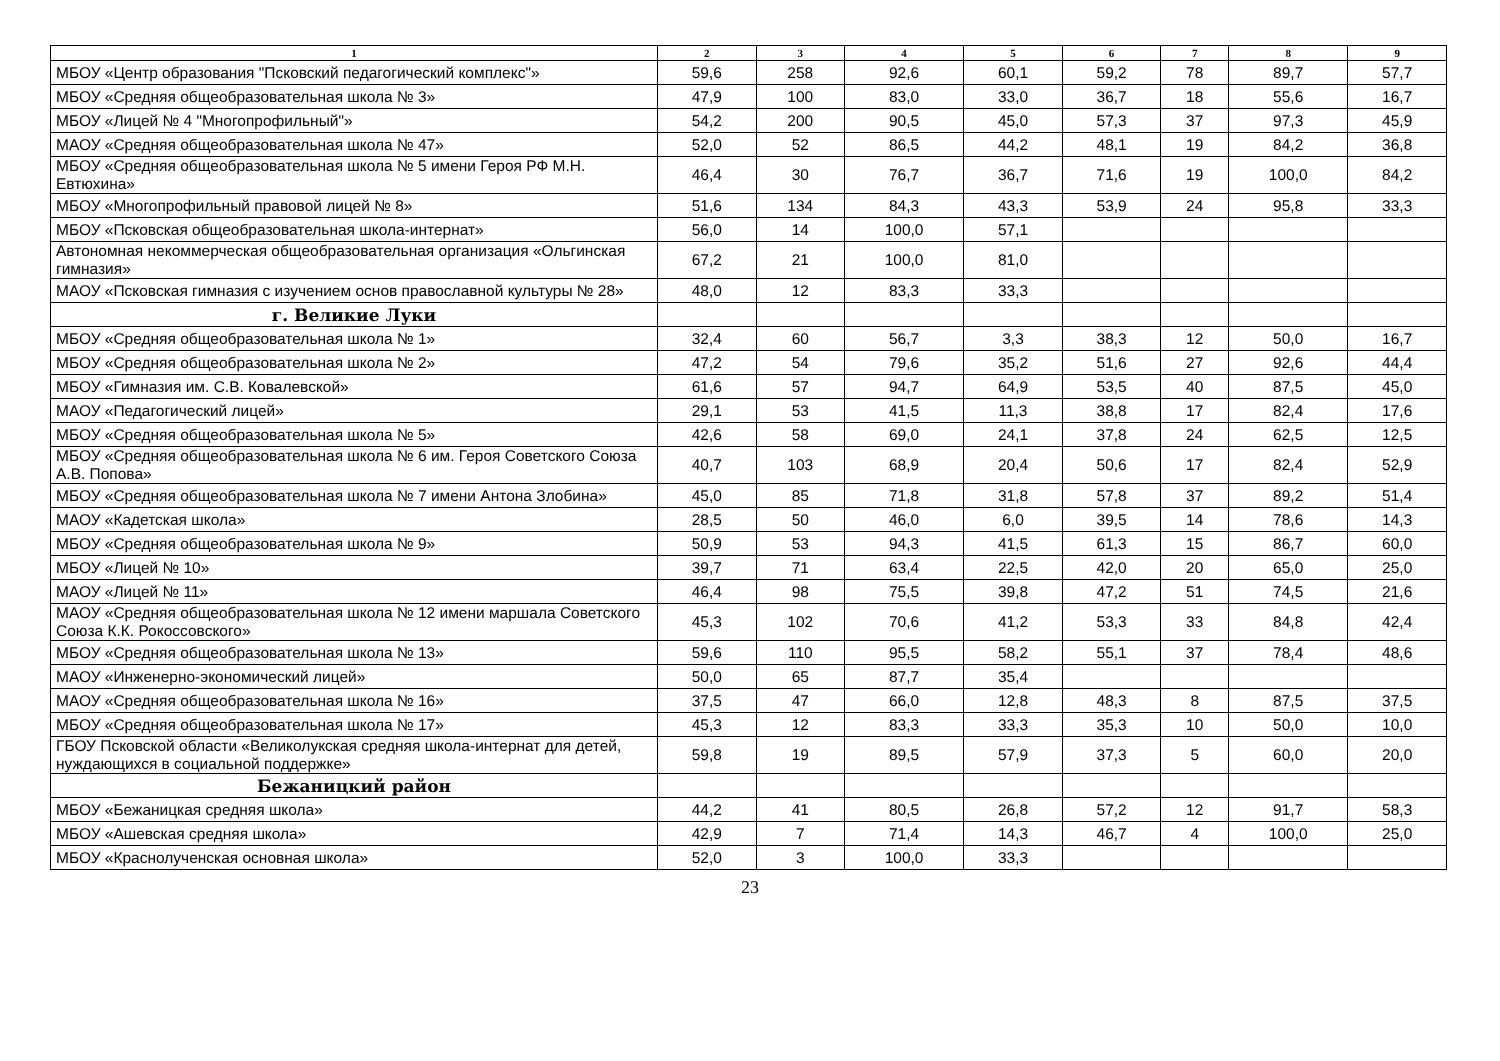| 1 | 2 | 3 | 4 | 5 | 6 | 7 | 8 | 9 |
| --- | --- | --- | --- | --- | --- | --- | --- | --- |
| МБОУ «Центр образования "Псковский педагогический комплекс"» | 59,6 | 258 | 92,6 | 60,1 | 59,2 | 78 | 89,7 | 57,7 |
| МБОУ «Средняя общеобразовательная школа № 3» | 47,9 | 100 | 83,0 | 33,0 | 36,7 | 18 | 55,6 | 16,7 |
| МБОУ «Лицей № 4 "Многопрофильный"» | 54,2 | 200 | 90,5 | 45,0 | 57,3 | 37 | 97,3 | 45,9 |
| МАОУ «Средняя общеобразовательная школа № 47» | 52,0 | 52 | 86,5 | 44,2 | 48,1 | 19 | 84,2 | 36,8 |
| МБОУ «Средняя общеобразовательная школа № 5 имени Героя РФ М.Н. Евтюхина» | 46,4 | 30 | 76,7 | 36,7 | 71,6 | 19 | 100,0 | 84,2 |
| МБОУ «Многопрофильный правовой лицей № 8» | 51,6 | 134 | 84,3 | 43,3 | 53,9 | 24 | 95,8 | 33,3 |
| МБОУ «Псковская общеобразовательная школа-интернат» | 56,0 | 14 | 100,0 | 57,1 | | | | |
| Автономная некоммерческая общеобразовательная организация «Ольгинская гимназия» | 67,2 | 21 | 100,0 | 81,0 | | | | |
| МАОУ «Псковская гимназия с изучением основ православной культуры № 28» | 48,0 | 12 | 83,3 | 33,3 | | | | |
| г. Великие Луки | | | | | | | | |
| МБОУ «Средняя общеобразовательная школа № 1» | 32,4 | 60 | 56,7 | 3,3 | 38,3 | 12 | 50,0 | 16,7 |
| МБОУ «Средняя общеобразовательная школа № 2» | 47,2 | 54 | 79,6 | 35,2 | 51,6 | 27 | 92,6 | 44,4 |
| МБОУ «Гимназия им. С.В. Ковалевской» | 61,6 | 57 | 94,7 | 64,9 | 53,5 | 40 | 87,5 | 45,0 |
| МАОУ «Педагогический лицей» | 29,1 | 53 | 41,5 | 11,3 | 38,8 | 17 | 82,4 | 17,6 |
| МБОУ «Средняя общеобразовательная школа № 5» | 42,6 | 58 | 69,0 | 24,1 | 37,8 | 24 | 62,5 | 12,5 |
| МБОУ «Средняя общеобразовательная школа № 6 им. Героя Советского Союза А.В. Попова» | 40,7 | 103 | 68,9 | 20,4 | 50,6 | 17 | 82,4 | 52,9 |
| МБОУ «Средняя общеобразовательная школа № 7 имени Антона Злобина» | 45,0 | 85 | 71,8 | 31,8 | 57,8 | 37 | 89,2 | 51,4 |
| МАОУ «Кадетская школа» | 28,5 | 50 | 46,0 | 6,0 | 39,5 | 14 | 78,6 | 14,3 |
| МБОУ «Средняя общеобразовательная школа № 9» | 50,9 | 53 | 94,3 | 41,5 | 61,3 | 15 | 86,7 | 60,0 |
| МБОУ «Лицей № 10» | 39,7 | 71 | 63,4 | 22,5 | 42,0 | 20 | 65,0 | 25,0 |
| МАОУ «Лицей № 11» | 46,4 | 98 | 75,5 | 39,8 | 47,2 | 51 | 74,5 | 21,6 |
| МАОУ «Средняя общеобразовательная школа № 12 имени маршала Советского Союза К.К. Рокоссовского» | 45,3 | 102 | 70,6 | 41,2 | 53,3 | 33 | 84,8 | 42,4 |
| МБОУ «Средняя общеобразовательная школа № 13» | 59,6 | 110 | 95,5 | 58,2 | 55,1 | 37 | 78,4 | 48,6 |
| МАОУ «Инженерно-экономический лицей» | 50,0 | 65 | 87,7 | 35,4 | | | | |
| МАОУ «Средняя общеобразовательная школа № 16» | 37,5 | 47 | 66,0 | 12,8 | 48,3 | 8 | 87,5 | 37,5 |
| МБОУ «Средняя общеобразовательная школа № 17» | 45,3 | 12 | 83,3 | 33,3 | 35,3 | 10 | 50,0 | 10,0 |
| ГБОУ Псковской области «Великолукская средняя школа-интернат для детей, нуждающихся в социальной поддержке» | 59,8 | 19 | 89,5 | 57,9 | 37,3 | 5 | 60,0 | 20,0 |
| Бежаницкий район | | | | | | | | |
| МБОУ «Бежаницкая средняя школа» | 44,2 | 41 | 80,5 | 26,8 | 57,2 | 12 | 91,7 | 58,3 |
| МБОУ «Ашевская средняя школа» | 42,9 | 7 | 71,4 | 14,3 | 46,7 | 4 | 100,0 | 25,0 |
| МБОУ «Краснолученская основная школа» | 52,0 | 3 | 100,0 | 33,3 | | | | |
23